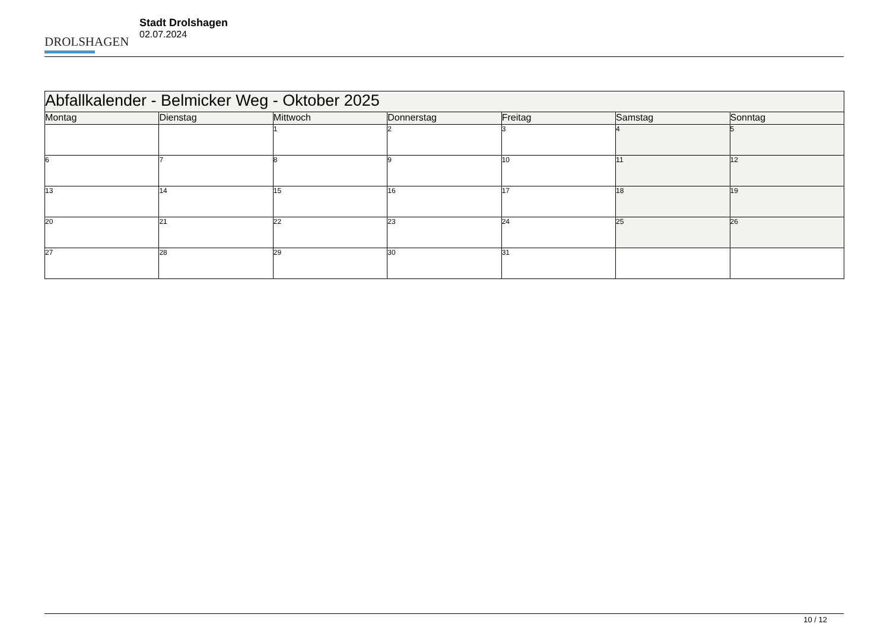DROLSHAGEN
Stadt Drolshagen
02.07.2024
| Abfallkalender - Belmicker Weg - Oktober 2025 | | | | | | |
| Montag | Dienstag | Mittwoch | Donnerstag | Freitag | Samstag | Sonntag |
| | | 1 | 2 | 3 | 4 | 5 |
| 6 | 7 | 8 | 9 | 10 | 11 | 12 |
| 13 | 14 | 15 | 16 | 17 | 18 | 19 |
| 20 | 21 | 22 | 23 | 24 | 25 | 26 |
| 27 | 28 | 29 | 30 | 31 | | |
10 / 12